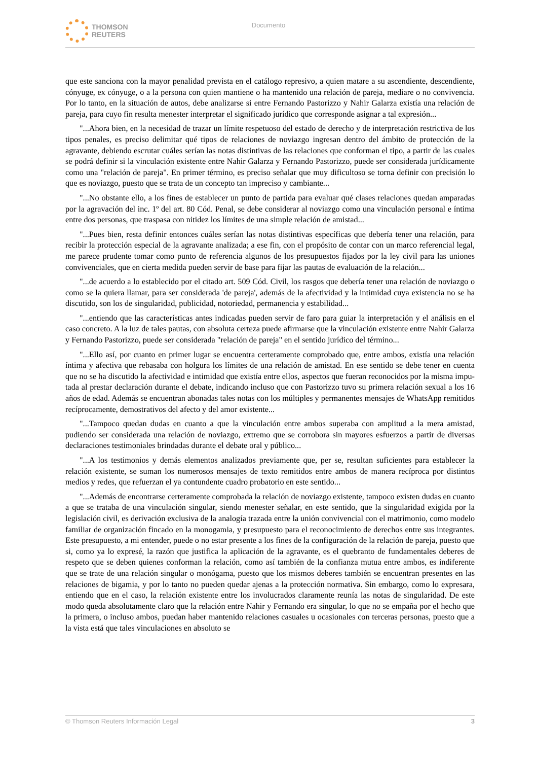THOMSON
REUTERS
Documento
que este sanciona con la mayor penalidad prevista en el catálogo represivo, a quien matare a su ascendiente, descendiente, cónyuge, ex cónyuge, o a la persona con quien mantiene o ha mantenido una relación de pareja, mediare o no convivencia. Por lo tanto, en la situación de autos, debe analizarse si entre Fernando Pastorizzo y Nahir Galarza existía una relación de pareja, para cuyo fin resulta menester interpretar el significado jurídico que corresponde asignar a tal expresión...
"...Ahora bien, en la necesidad de trazar un límite respetuoso del estado de derecho y de interpretación restrictiva de los tipos penales, es preciso delimitar qué tipos de relaciones de noviazgo ingresan dentro del ámbito de protección de la agravante, debiendo escrutar cuáles serían las notas distintivas de las relaciones que conforman el tipo, a partir de las cuales se podrá definir si la vinculación existente entre Nahir Galarza y Fernando Pastorizzo, puede ser considerada jurídicamente como una "relación de pareja". En primer término, es preciso señalar que muy dificultoso se torna definir con precisión lo que es noviazgo, puesto que se trata de un concepto tan impreciso y cambiante...
"...No obstante ello, a los fines de establecer un punto de partida para evaluar qué clases relaciones quedan amparadas por la agravación del inc. 1º del art. 80 Cód. Penal, se debe considerar al noviazgo como una vinculación personal e íntima entre dos personas, que traspasa con nitidez los límites de una simple relación de amistad...
"...Pues bien, resta definir entonces cuáles serían las notas distintivas específicas que debería tener una relación, para recibir la protección especial de la agravante analizada; a ese fin, con el propósito de contar con un marco referencial legal, me parece prudente tomar como punto de referencia algunos de los presupuestos fijados por la ley civil para las uniones convivenciales, que en cierta medida pueden servir de base para fijar las pautas de evaluación de la relación...
"...de acuerdo a lo establecido por el citado art. 509 Cód. Civil, los rasgos que debería tener una relación de noviazgo o como se la quiera llamar, para ser considerada 'de pareja', además de la afectividad y la intimidad cuya existencia no se ha discutido, son los de singularidad, publicidad, notoriedad, permanencia y estabilidad...
"...entiendo que las características antes indicadas pueden servir de faro para guiar la interpretación y el análisis en el caso concreto. A la luz de tales pautas, con absoluta certeza puede afirmarse que la vinculación existente entre Nahir Galarza y Fernando Pastorizzo, puede ser considerada "relación de pareja" en el sentido jurídico del término...
"...Ello así, por cuanto en primer lugar se encuentra certeramente comprobado que, entre ambos, existía una relación íntima y afectiva que rebasaba con holgura los límites de una relación de amistad. En ese sentido se debe tener en cuenta que no se ha discutido la afectividad e intimidad que existía entre ellos, aspectos que fueran reconocidos por la misma impu-tada al prestar declaración durante el debate, indicando incluso que con Pastorizzo tuvo su primera relación sexual a los 16 años de edad. Además se encuentran abonadas tales notas con los múltiples y permanentes mensajes de WhatsApp remitidos recíprocamente, demostrativos del afecto y del amor existente...
"...Tampoco quedan dudas en cuanto a que la vinculación entre ambos superaba con amplitud a la mera amistad, pudiendo ser considerada una relación de noviazgo, extremo que se corrobora sin mayores esfuerzos a partir de diversas declaraciones testimoniales brindadas durante el debate oral y público...
"...A los testimonios y demás elementos analizados previamente que, per se, resultan suficientes para establecer la relación existente, se suman los numerosos mensajes de texto remitidos entre ambos de manera recíproca por distintos medios y redes, que refuerzan el ya contundente cuadro probatorio en este sentido...
"...Además de encontrarse certeramente comprobada la relación de noviazgo existente, tampoco existen dudas en cuanto a que se trataba de una vinculación singular, siendo menester señalar, en este sentido, que la singularidad exigida por la legislación civil, es derivación exclusiva de la analogía trazada entre la unión convivencial con el matrimonio, como modelo familiar de organización fincado en la monogamia, y presupuesto para el reconocimiento de derechos entre sus integrantes. Este presupuesto, a mi entender, puede o no estar presente a los fines de la configuración de la relación de pareja, puesto que si, como ya lo expresé, la razón que justifica la aplicación de la agravante, es el quebranto de fundamentales deberes de respeto que se deben quienes conforman la relación, como así también de la confianza mutua entre ambos, es indiferente que se trate de una relación singular o monógama, puesto que los mismos deberes también se encuentran presentes en las relaciones de bigamia, y por lo tanto no pueden quedar ajenas a la protección normativa. Sin embargo, como lo expresara, entiendo que en el caso, la relación existente entre los involucrados claramente reunía las notas de singularidad. De este modo queda absolutamente claro que la relación entre Nahir y Fernando era singular, lo que no se empaña por el hecho que la primera, o incluso ambos, puedan haber mantenido relaciones casuales u ocasionales con terceras personas, puesto que a la vista está que tales vinculaciones en absoluto se
© Thomson Reuters Información Legal 3